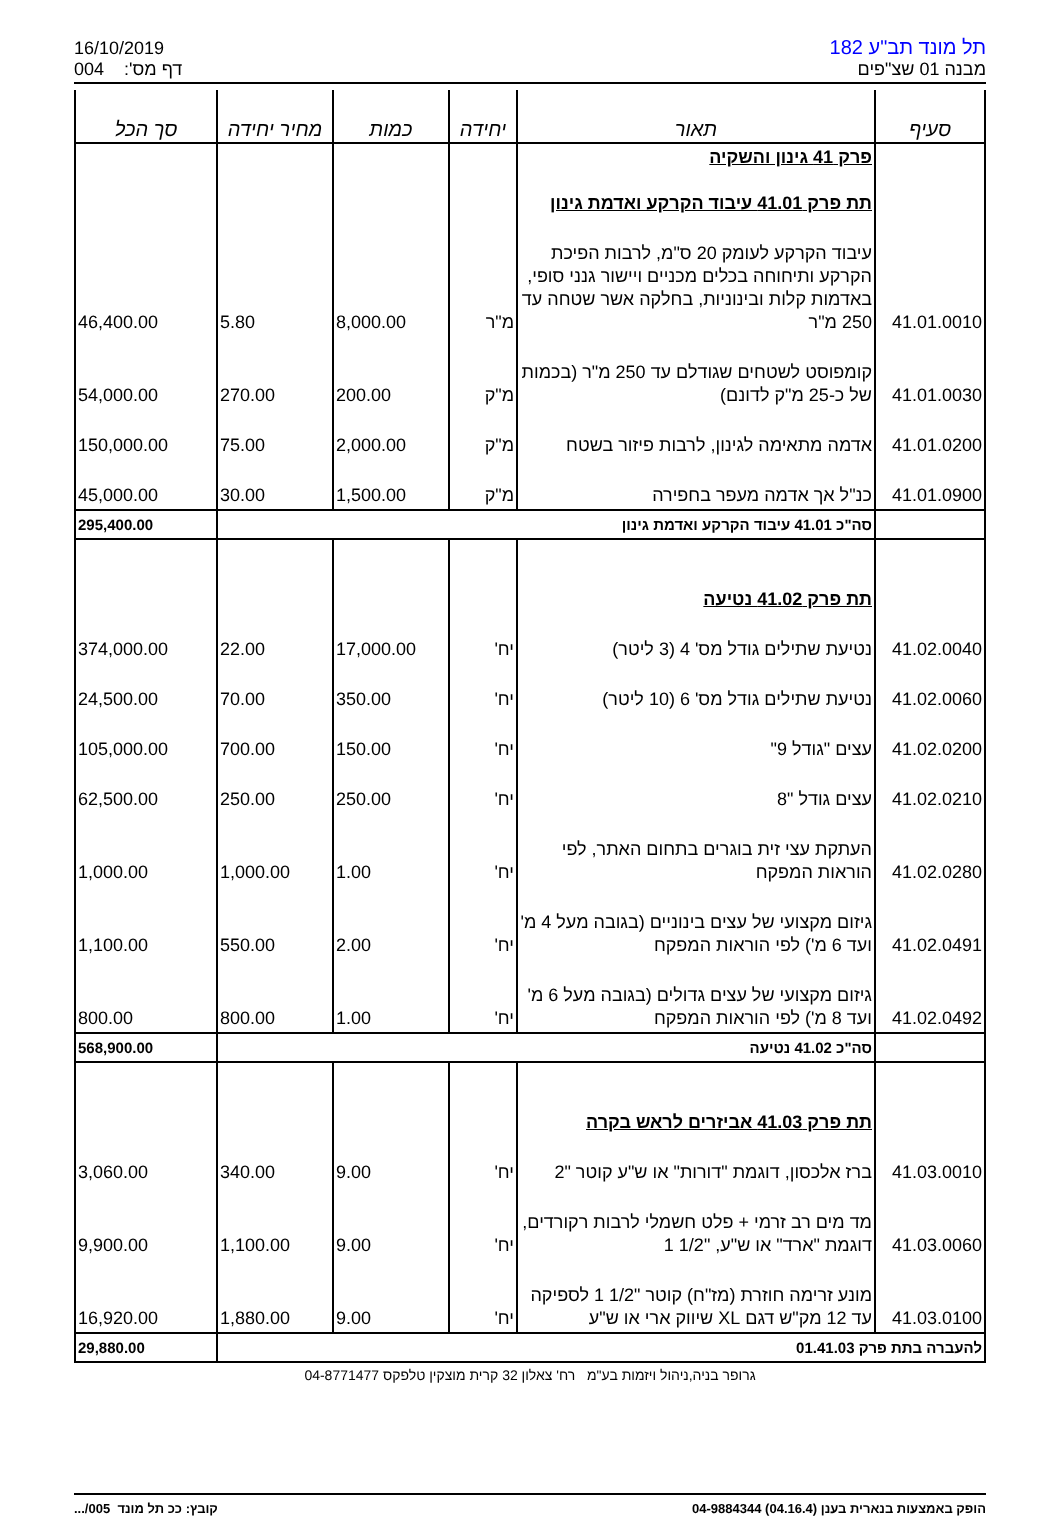16/10/2019
דף מס': 004
תל מונד תב"ע 182
מבנה 01 שצ"פים
| סעיף | תאור | יחידה | כמות | מחיר יחידה | סך הכל |
| --- | --- | --- | --- | --- | --- |
| | פרק 41 גינון והשקיה תת פרק 41.01 עיבוד הקרקע ואדמת גינון | | | | |
| 41.01.0010 | עיבוד הקרקע לעומק 20 ס"מ, לרבות הפיכת הקרקע ותיחוחה בכלים מכניים ויישור גנני סופי, באדמות קלות ובינוניות, בחלקה אשר שטחה עד 250 מ"ר | מ"ר | 8,000.00 | 5.80 | 46,400.00 |
| 41.01.0030 | קומפוסט לשטחים שגודלם עד 250 מ"ר (בכמות של כ-25 מ"ק לדונם) | מ"ק | 200.00 | 270.00 | 54,000.00 |
| 41.01.0200 | אדמה מתאימה לגינון, לרבות פיזור בשטח | מ"ק | 2,000.00 | 75.00 | 150,000.00 |
| 41.01.0900 | כנ"ל אך אדמה מעפר בחפירה | מ"ק | 1,500.00 | 30.00 | 45,000.00 |
| | סה"כ 41.01 עיבוד הקרקע ואדמת גינון | | | | 295,400.00 |
| | תת פרק 41.02 נטיעה | | | | |
| 41.02.0040 | נטיעת שתילים גודל מס' 4 (3 ליטר) | יח' | 17,000.00 | 22.00 | 374,000.00 |
| 41.02.0060 | נטיעת שתילים גודל מס' 6 (10 ליטר) | יח' | 350.00 | 70.00 | 24,500.00 |
| 41.02.0200 | עצים "גודל 9" | יח' | 150.00 | 700.00 | 105,000.00 |
| 41.02.0210 | עצים גודל "8 | יח' | 250.00 | 250.00 | 62,500.00 |
| 41.02.0280 | העתקת עצי זית בוגרים בתחום האתר, לפי הוראות המפקח | יח' | 1.00 | 1,000.00 | 1,000.00 |
| 41.02.0491 | גיזום מקצועי של עצים בינוניים (בגובה מעל 4 מ' ועד 6 מ') לפי הוראות המפקח | יח' | 2.00 | 550.00 | 1,100.00 |
| 41.02.0492 | גיזום מקצועי של עצים גדולים (בגובה מעל 6 מ' ועד 8 מ') לפי הוראות המפקח | יח' | 1.00 | 800.00 | 800.00 |
| | סה"כ 41.02 נטיעה | | | | 568,900.00 |
| | תת פרק 41.03 אביזרים לראש בקרה | | | | |
| 41.03.0010 | ברז אלכסון, דוגמת "דורות" או ש"ע קוטר "2 | יח' | 9.00 | 340.00 | 3,060.00 |
| 41.03.0060 | מד מים רב זרמי + פלט חשמלי לרבות רקורדים, דוגמת "ארד" או ש"ע, "1/2 1 | יח' | 9.00 | 1,100.00 | 9,900.00 |
| 41.03.0100 | מונע זרימה חוזרת (מז"ח) קוטר "1/2 1 לספיקה עד 12 מק"ש דגם XL שיווק ארי או ש"ע | יח' | 9.00 | 1,880.00 | 16,920.00 |
| להעברה בתת פרק 01.41.03 | | | | | 29,880.00 |
גרופר בניה,ניהול ויזמות בע"מ רח' צאלון 32 קרית מוצקין טלפקס 04-8771477
הופק באמצעות בנארית בענן (04.16.4) 04-9884344 קובץ: ככ תל מונד 005/...